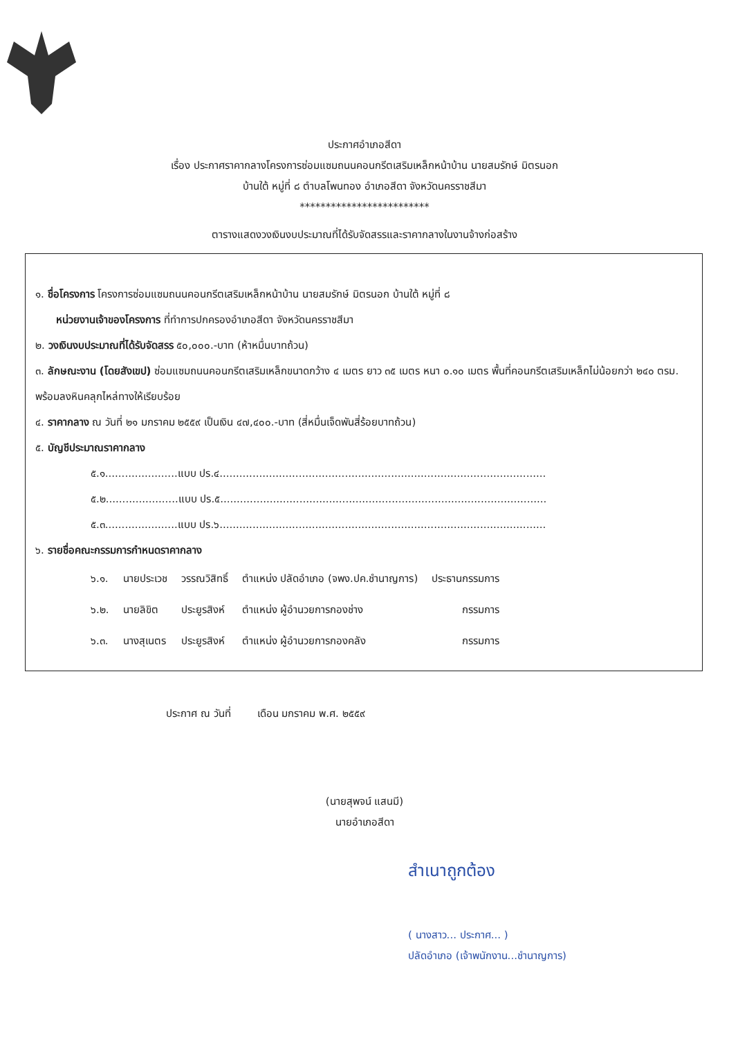ประกาศอำเภอสีดา
เรื่อง ประกาศราคากลางโครงการซ่อมแซมถนนคอนกรีตเสริมเหล็กหน้าบ้าน นายสมรักษ์ มิตรนอก
บ้านใต้ หมู่ที่ ๘ ตำบลโพนทอง อำเภอสีดา จังหวัดนครราชสีมา
*************************
ตารางแสดงวงเงินงบประมาณที่ได้รับจัดสรรและราคากลางในงานจ้างก่อสร้าง
๑. ชื่อโครงการ โครงการซ่อมแซมถนนคอนกรีตเสริมเหล็กหน้าบ้าน นายสมรักษ์ มิตรนอก บ้านใต้ หมู่ที่ ๘
หน่วยงานเจ้าของโครงการ ที่ทำการปกครองอำเภอสีดา จังหวัดนครราชสีมา
๒. วงเงินงบประมาณที่ได้รับจัดสรร ๕๐,๐๐๐.-บาท (ห้าหมื่นบาทถ้วน)
๓. ลักษณะงาน (โดยสังเขป) ซ่อมแซมถนนคอนกรีตเสริมเหล็กขนาดกว้าง ๔ เมตร ยาว ๓๕ เมตร หนา ๐.๑๐ เมตร พื้นที่คอนกรีตเสริมเหล็กไม่น้อยกว่า ๒๔๐ ตรม. พร้อมลงหินคลุกไหล่ทางให้เรียบร้อย
๔. ราคากลาง ณ วันที่ ๒๑ มกราคม ๒๕๕๙ เป็นเงิน ๔๗,๔๐๐.-บาท (สี่หมื่นเจ็ดพันสี่ร้อยบาทถ้วน)
๕. บัญชีประมาณราคากลาง
๕.๑......................แบบ ปร.๔...................................................................................................
๕.๒......................แบบ ปร.๕...................................................................................................
๕.๓......................แบบ ปร.๖...................................................................................................
๖. รายชื่อคณะกรรมการกำหนดราคากลาง
| ๖.๑. | นายประเวช | วรรณวิสิทธิ์ | ตำแหน่ง ปลัดอำเภอ (จพง.ปค.ชำนาญการ) | ประธานกรรมการ |
| ๖.๒. | นายลิขิต | ประยูรสิงห์ | ตำแหน่ง ผู้อำนวยการกองช่าง | กรรมการ |
| ๖.๓. | นางสุเนตร | ประยูรสิงห์ | ตำแหน่ง ผู้อำนวยการกองคลัง | กรรมการ |
ประกาศ ณ วันที่ เดือน มกราคม พ.ศ. ๒๕๕๙
(นายสุพจน์ แสนมี)
นายอำเภอสีดา
สำเนาถูกต้อง
( นางสาว... ประกาศ... )
ปลัดอำเภอ (เจ้าพนักงาน...ชำนาญการ)